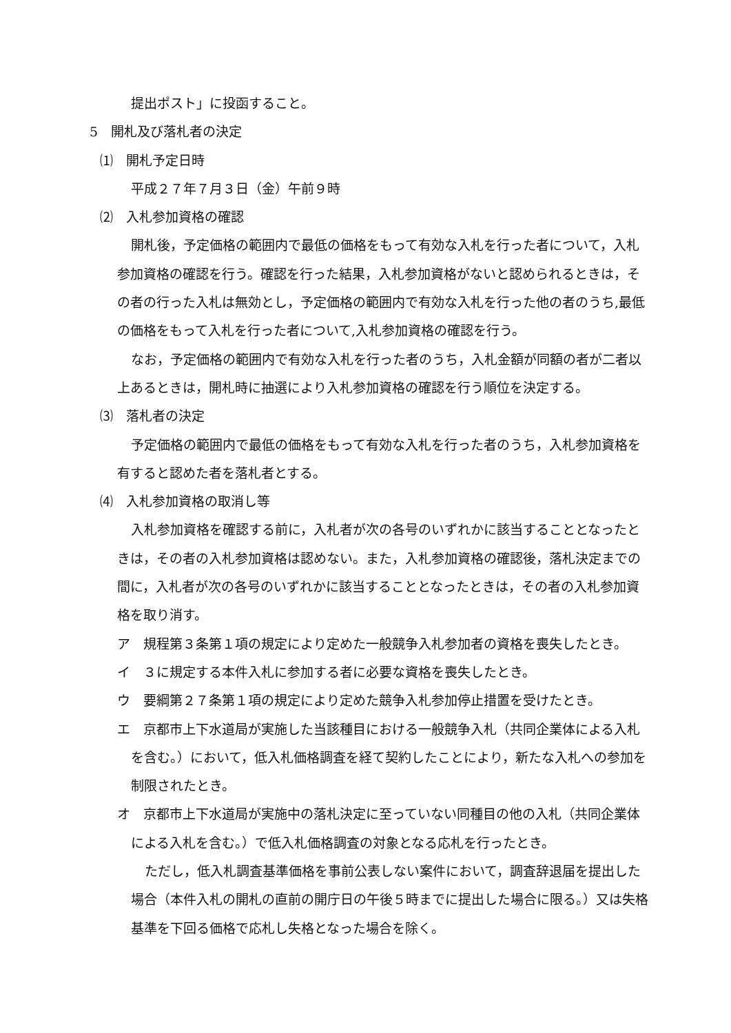提出ポスト」に投函すること。
5　開札及び落札者の決定
⑴　開札予定日時
平成２７年７月３日（金）午前９時
⑵　入札参加資格の確認
開札後，予定価格の範囲内で最低の価格をもって有効な入札を行った者について，入札参加資格の確認を行う。確認を行った結果，入札参加資格がないと認められるときは，その者の行った入札は無効とし，予定価格の範囲内で有効な入札を行った他の者のうち,最低の価格をもって入札を行った者について,入札参加資格の確認を行う。
なお，予定価格の範囲内で有効な入札を行った者のうち，入札金額が同額の者が二者以上あるときは，開札時に抽選により入札参加資格の確認を行う順位を決定する。
⑶　落札者の決定
予定価格の範囲内で最低の価格をもって有効な入札を行った者のうち，入札参加資格を有すると認めた者を落札者とする。
⑷　入札参加資格の取消し等
入札参加資格を確認する前に，入札者が次の各号のいずれかに該当することとなったときは，その者の入札参加資格は認めない。また，入札参加資格の確認後，落札決定までの間に，入札者が次の各号のいずれかに該当することとなったときは，その者の入札参加資格を取り消す。
ア　規程第３条第１項の規定により定めた一般競争入札参加者の資格を喪失したとき。
イ　３に規定する本件入札に参加する者に必要な資格を喪失したとき。
ウ　要綱第２７条第１項の規定により定めた競争入札参加停止措置を受けたとき。
エ　京都市上下水道局が実施した当該種目における一般競争入札（共同企業体による入札を含む。）において，低入札価格調査を経て契約したことにより，新たな入札への参加を制限されたとき。
オ　京都市上下水道局が実施中の落札決定に至っていない同種目の他の入札（共同企業体による入札を含む。）で低入札価格調査の対象となる応札を行ったとき。
ただし，低入札調査基準価格を事前公表しない案件において，調査辞退届を提出した場合（本件入札の開札の直前の開庁日の午後５時までに提出した場合に限る。）又は失格基準を下回る価格で応札し失格となった場合を除く。